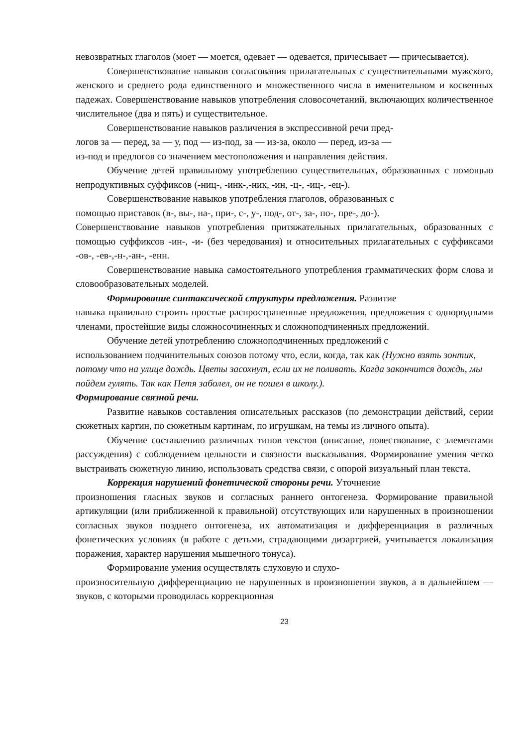невозвратных глаголов (моет — моется, одевает — одевается, причесывает — причесывается).
Совершенствование навыков согласования прилагательных с существительными мужского, женского и среднего рода единственного и множественного числа в именительном и косвенных падежах. Совершенствование навыков употребления словосочетаний, включающих количественное числительное (два и пять) и существительное.
Совершенствование навыков различения в экспрессивной речи пред-
логов за — перед, за — у, под — из-под, за — из-за, около — перед, из-за —
из-под и предлогов со значением местоположения и направления действия.
Обучение детей правильному употреблению существительных, образованных с помощью непродуктивных суффиксов (-ниц-, -инк-,-ник, -ин, -ц-, -иц-, -ец-).
Совершенствование навыков употребления глаголов, образованных с
помощью приставок (в-, вы-, на-, при-, с-, у-, под-, от-, за-, по-, пре-, до-).
Совершенствование навыков употребления притяжательных прилагательных, образованных с помощью суффиксов -ин-, -и- (без чередования) и относительных прилагательных с суффиксами -ов-, -ев-,-н-,-ан-, -енн.
Совершенствование навыка самостоятельного употребления грамматических форм слова и словообразовательных моделей.
Формирование синтаксической структуры предложения. Развитие
навыка правильно строить простые распространенные предложения, предложения с однородными членами, простейшие виды сложносочиненных и сложноподчиненных предложений.
Обучение детей употреблению сложноподчиненных предложений с
использованием подчинительных союзов потому что, если, когда, так как (Нужно взять зонтик, потому что на улице дождь. Цветы засохнут, если их не поливать. Когда закончится дождь, мы пойдем гулять. Так как Петя заболел, он не пошел в школу.).
Формирование связной речи.
Развитие навыков составления описательных рассказов (по демонстрации действий, серии сюжетных картин, по сюжетным картинам, по игрушкам, на темы из личного опыта).
Обучение составлению различных типов текстов (описание, повествование, с элементами рассуждения) с соблюдением цельности и связности высказывания. Формирование умения четко выстраивать сюжетную линию, использовать средства связи, с опорой визуальный план текста.
Коррекция нарушений фонетической стороны речи. Уточнение
произношения гласных звуков и согласных раннего онтогенеза. Формирование правильной артикуляции (или приближенной к правильной) отсутствующих или нарушенных в произношении согласных звуков позднего онтогенеза, их автоматизация и дифференциация в различных фонетических условиях (в работе с детьми, страдающими дизартрией, учитывается локализация поражения, характер нарушения мышечного тонуса).
Формирование умения осуществлять слуховую и слухо-
произносительную дифференциацию не нарушенных в произношении звуков, а в дальнейшем — звуков, с которыми проводилась коррекционная
23